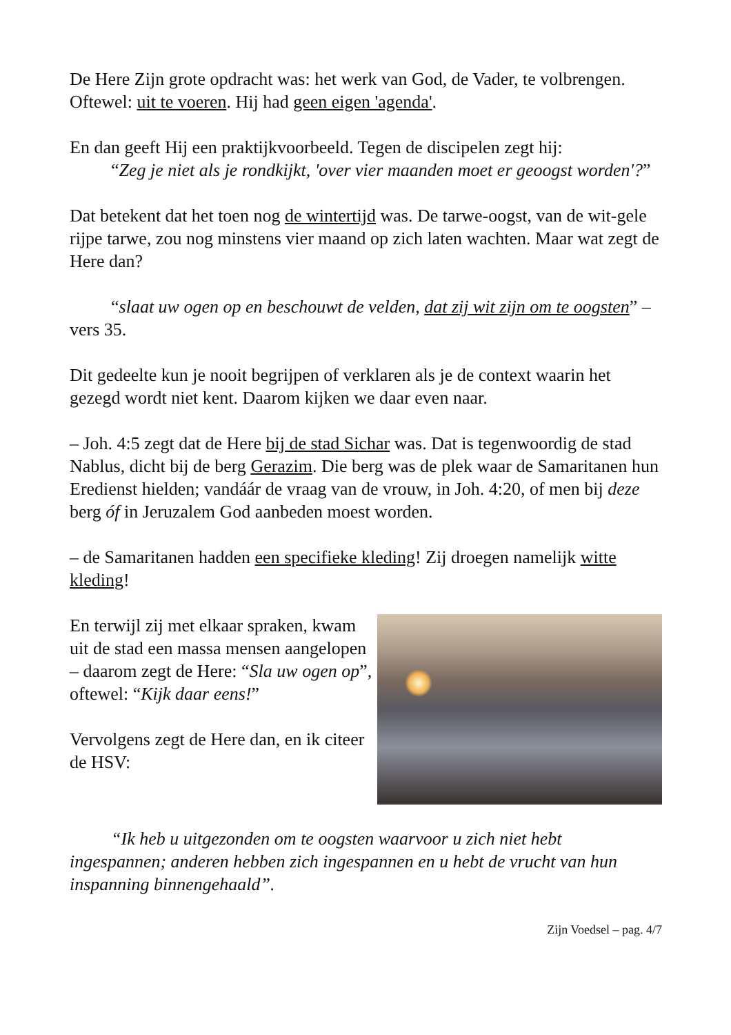De Here Zijn grote opdracht was: het werk van God, de Vader, te volbrengen. Oftewel: uit te voeren. Hij had geen eigen 'agenda'.
En dan geeft Hij een praktijkvoorbeeld. Tegen de discipelen zegt hij:
“Zeg je niet als je rondkijkt, 'over vier maanden moet er geoogst worden'?”
Dat betekent dat het toen nog de wintertijd was. De tarwe-oogst, van de wit-gele rijpe tarwe, zou nog minstens vier maand op zich laten wachten. Maar wat zegt de Here dan?
“slaat uw ogen op en beschouwt de velden, dat zij wit zijn om te oogsten” – vers 35.
Dit gedeelte kun je nooit begrijpen of verklaren als je de context waarin het gezegd wordt niet kent. Daarom kijken we daar even naar.
– Joh. 4:5 zegt dat de Here bij de stad Sichar was. Dat is tegenwoordig de stad Nablus, dicht bij de berg Gerazim. Die berg was de plek waar de Samaritanen hun Eredienst hielden; vandáár de vraag van de vrouw, in Joh. 4:20, of men bij deze berg óf in Jeruzalem God aanbeden moest worden.
– de Samaritanen hadden een specifieke kleding! Zij droegen namelijk witte kleding!
En terwijl zij met elkaar spraken, kwam uit de stad een massa mensen aangelopen – daarom zegt de Here: “Sla uw ogen op”, oftewel: “Kijk daar eens!”
Vervolgens zegt de Here dan, en ik citeer de HSV:
“Ik heb u uitgezonden om te oogsten waarvoor u zich niet hebt ingespannen; anderen hebben zich ingespannen en u hebt de vrucht van hun inspanning binnengehaald”.
Zijn Voedsel – pag. 4/7